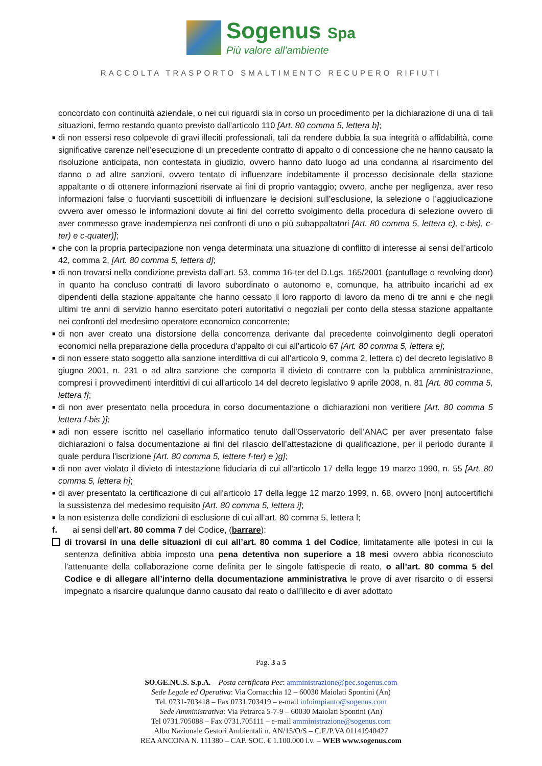Sogenus Spa
Più valore all'ambiente
RACCOLTA TRASPORTO SMALTIMENTO RECUPERO RIFIUTI
concordato con continuità aziendale, o nei cui riguardi sia in corso un procedimento per la dichiarazione di una di tali situazioni, fermo restando quanto previsto dall’articolo 110 [Art. 80 comma 5, lettera b];
■ di non essersi reso colpevole di gravi illeciti professionali, tali da rendere dubbia la sua integrità o affidabilità, come significative carenze nell’esecuzione di un precedente contratto di appalto o di concessione che ne hanno causato la risoluzione anticipata, non contestata in giudizio, ovvero hanno dato luogo ad una condanna al risarcimento del danno o ad altre sanzioni, ovvero tentato di influenzare indebitamente il processo decisionale della stazione appaltante o di ottenere informazioni riservate ai fini di proprio vantaggio; ovvero, anche per negligenza, aver reso informazioni false o fuorvianti suscettibili di influenzare le decisioni sull’esclusione, la selezione o l’aggiudicazione ovvero aver omesso le informazioni dovute ai fini del corretto svolgimento della procedura di selezione ovvero di aver commesso grave inadempienza nei confronti di uno o più subappaltatori [Art. 80 comma 5, lettera c), c-bis), c-ter) e c-quater)];
■ che con la propria partecipazione non venga determinata una situazione di conflitto di interesse ai sensi dell’articolo 42, comma 2, [Art. 80 comma 5, lettera d];
■ di non trovarsi nella condizione prevista dall’art. 53, comma 16-ter del D.Lgs. 165/2001 (pantuflage o revolving door) in quanto ha concluso contratti di lavoro subordinato o autonomo e, comunque, ha attribuito incarichi ad ex dipendenti della stazione appaltante che hanno cessato il loro rapporto di lavoro da meno di tre anni e che negli ultimi tre anni di servizio hanno esercitato poteri autoritativi o negoziali per conto della stessa stazione appaltante nei confronti del medesimo operatore economico concorrente;
■ di non aver creato una distorsione della concorrenza derivante dal precedente coinvolgimento degli operatori economici nella preparazione della procedura d’appalto di cui all’articolo 67 [Art. 80 comma 5, lettera e];
■ di non essere stato soggetto alla sanzione interdittiva di cui all’articolo 9, comma 2, lettera c) del decreto legislativo 8 giugno 2001, n. 231 o ad altra sanzione che comporta il divieto di contrarre con la pubblica amministrazione, compresi i provvedimenti interdittivi di cui all'articolo 14 del decreto legislativo 9 aprile 2008, n. 81 [Art. 80 comma 5, lettera f];
■ di non aver presentato nella procedura in corso documentazione o dichiarazioni non veritiere [Art. 80 comma 5 lettera f-bis )];
■ adi non essere iscritto nel casellario informatico tenuto dall’Osservatorio dell’ANAC per aver presentato false dichiarazioni o falsa documentazione ai fini del rilascio dell’attestazione di qualificazione, per il periodo durante il quale perdura l'iscrizione [Art. 80 comma 5, lettere f-ter) e )g];
■ di non aver violato il divieto di intestazione fiduciaria di cui all'articolo 17 della legge 19 marzo 1990, n. 55 [Art. 80 comma 5, lettera h];
■ di aver presentato la certificazione di cui all'articolo 17 della legge 12 marzo 1999, n. 68, ovvero [non] autocertifichi la sussistenza del medesimo requisito [Art. 80 comma 5, lettera i];
■ la non esistenza delle condizioni di esclusione di cui all’art. 80 comma 5, lettera l;
f. ai sensi dell’art. 80 comma 7 del Codice, (barrare):
di trovarsi in una delle situazioni di cui all’art. 80 comma 1 del Codice, limitatamente alle ipotesi in cui la sentenza definitiva abbia imposto una pena detentiva non superiore a 18 mesi ovvero abbia riconosciuto l’attenuante della collaborazione come definita per le singole fattispecie di reato, o all’art. 80 comma 5 del Codice e di allegare all’interno della documentazione amministrativa le prove di aver risarcito o di essersi impegnato a risarcire qualunque danno causato dal reato o dall’illecito e di aver adottato
Pag. 3 a 5
SO.GE.NU.S. S.p.A. – Posta certificata Pec: amministrazione@pec.sogenus.com
Sede Legale ed Operativa: Via Cornacchia 12 – 60030 Maiolati Spontini (An)
Tel. 0731-703418 – Fax 0731.703419 – e-mail infoimpianto@sogenus.com
Sede Amministrativa: Via Petrarca 5-7-9 – 60030 Maiolati Spontini (An)
Tel 0731.705088 – Fax 0731.705111 – e-mail amministrazione@sogenus.com
Albo Nazionale Gestori Ambientali n. AN/15/O/S – C.F./P.VA 01141940427
REA ANCONA N. 111380 – CAP. SOC. € 1.100.000 i.v. – WEB www.sogenus.com